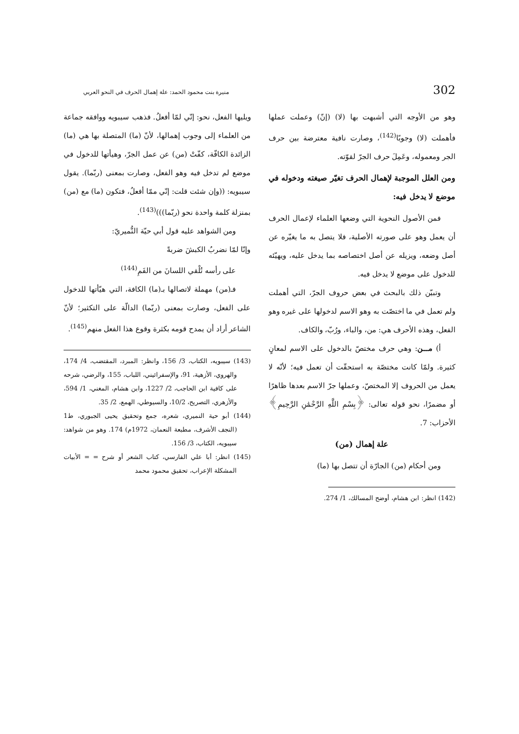302 منيرة بنت محمود الحمد: علة إهمال الحرف في النحو العربي
وهو من الأوجه التي أشبهت بها (لا) (إنّ) وعملت عملها فأهملت (لا) وجوبًا<sup>(142)</sup>، وصارت نافية معترضة بين حرف الجر ومعموله، وعَمِلَ حرف الجرّ لقوّته.
ومن العلل الموجبة لإهمال الحرف تغيّر صيغته ودخوله في موضع لا يدخل فيه:
فمن الأصول النحوية التي وضعها العلماء لإعمال الحرف أن يعمل وهو على صورته الأصلية، فلا يتصل به ما يغيّره عن أصل وضعه، ويزيله عن أصل اختصاصه بما يدخل عليه، ويهيّئه للدخول على موضع لا يدخل فيه.
وتبيّن ذلك بالبحث في بعض حروف الجرّ، التي أهملت ولم تعمل في ما اختصّت به وهو الاسم لدخولها على غيره وهو الفعل، وهذه الأحرف هي: من، والباء، ورُبّ، والكاف.
أ) مـــن: وهي حرف مختصّ بالدخول على الاسم لمعانٍ كثيرة. ولمّا كانت مختصّة به استحقّت أن تعمل فيه؛ لأنّه لا يعمل من الحروف إلا المختصّ، وعملها جرّ الاسم بعدها ظاهرًا أو مضمرًا، نحو قوله تعالى: ﴿بِسْمِ اللَّهِ الرَّحْمَٰنِ الرَّحِيمِ﴾ الأحزاب: 7.
علة إهمال (من)
ومن أحكام (من) الجارّة أن تتصل بها (ما)
(142) انظر: ابن هشام، أوضح المسالك، 1/ 274.
ويليها الفعل، نحو: إنّي لمّا أفعلُ. فذهب سيبويه ووافقه جماعة من العلماء إلى وجوب إهمالها، لأنّ (ما) المتصلة بها هي (ما) الزائدة الكافّة، كفّتْ (من) عن عمل الجرّ، وهيأتها للدخول في موضع لم تدخل فيه وهو الفعل، وصارت بمعنى (ربّما). يقول سيبويه: ((وإن شئت قلت: إنّي ممّا أفعلُ، فتكون (ما) مع (من) بمنزلة كلمة واحدة نحو (ربّما)))<sup>(143)</sup>.
ومن الشواهد عليه قول أبي حيّة النُّميريّ:
وإنّا لمّا نضربُ الكبشَ ضربةً
على رأسه تُلْقي اللسانَ من الفَمِ<sup>(144)</sup>
فـ(من) مهملة لاتصالها بـ(ما) الكافة، التي هيّأتها للدخول على الفعل، وصارت بمعنى (ربّما) الدالّة على التكثير؛ لأنّ الشاعر أراد أن يمدح قومه بكثرة وقوع هذا الفعل منهم<sup>(145)</sup>.
(143) سيبويه، الكتاب، 3/ 156، وانظر: المبرد، المقتضب، 4/ 174، والهروي، الأزهية، 91، والإسفرائيني، اللباب، 155، والرضي، شرحه على كافية ابن الحاجب، 2/ 1227، وابن هشام، المغني، 1/ 594، والأزهري، التصريح، 10/2، والسيوطي، الهمع، 2/ 35.
(144) أبو حية النميري، شعره، جمع وتحقيق يحيى الجبوري، ط1 (النجف الأشرف، مطبعة النعمان، 1972م) 174. وهو من شواهد: سيبويه، الكتاب، 3/ 156.
(145) انظر: أبا علي الفارسي، كتاب الشعر أو شرح = = الأبيات المشكلة الإعراب، تحقيق محمود محمد